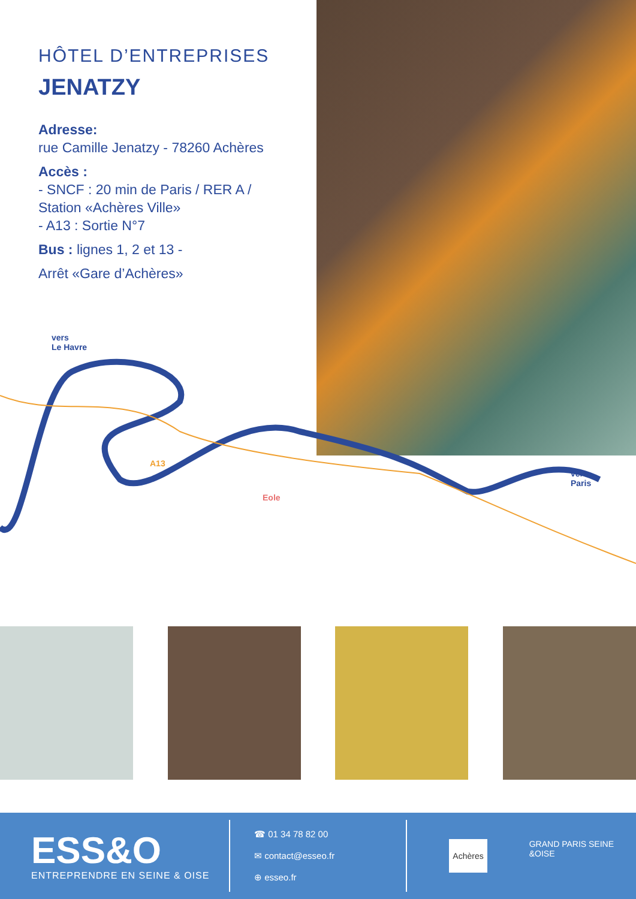HÔTEL D’ENTREPRISES
JENATZY
Adresse:
rue Camille Jenatzy - 78260 Achères
Accès :
- SNCF : 20 min de Paris / RER A / Station «Achères Ville»
- A13 : Sortie N°7
Bus : lignes 1, 2 et 13 -
Arrêt «Gare d’Achères»
vers
Le Havre
A13
Eole
vers
Paris
ESS&O
ENTREPRENDRE EN SEINE & OISE
☎ 01 34 78 82 00
✉ contact@esseo.fr
⊕ esseo.fr
Achères GRAND PARIS SEINE &OISE